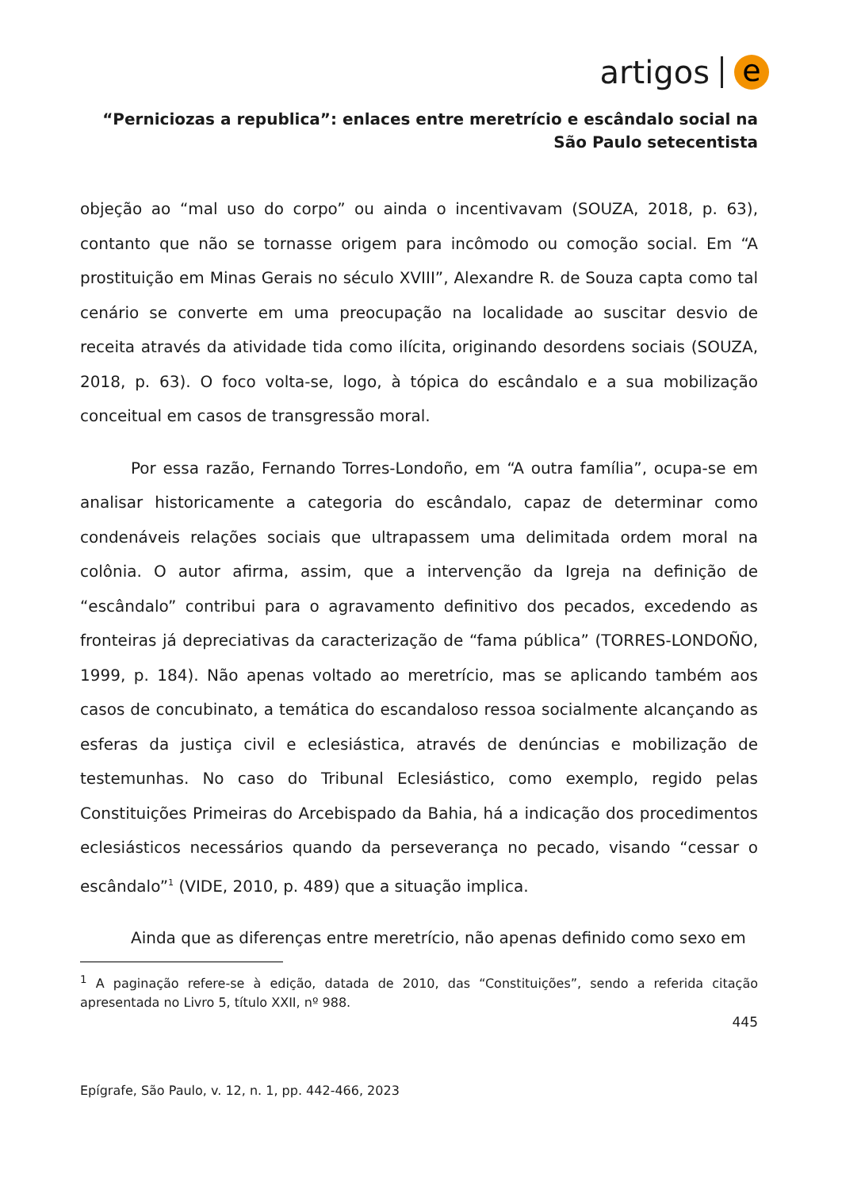artigos e
“Perniciozas a republica”: enlaces entre meretrício e escândalo social na São Paulo setecentista
objeção ao “mal uso do corpo” ou ainda o incentivavam (SOUZA, 2018, p. 63), contanto que não se tornasse origem para incômodo ou comoção social. Em “A prostituição em Minas Gerais no século XVIII”, Alexandre R. de Souza capta como tal cenário se converte em uma preocupação na localidade ao suscitar desvio de receita através da atividade tida como ilícita, originando desordens sociais (SOUZA, 2018, p. 63). O foco volta-se, logo, à tópica do escândalo e a sua mobilização conceitual em casos de transgressão moral.
Por essa razão, Fernando Torres-Londoño, em “A outra família”, ocupa-se em analisar historicamente a categoria do escândalo, capaz de determinar como condenáveis relações sociais que ultrapassem uma delimitada ordem moral na colônia. O autor afirma, assim, que a intervenção da Igreja na definição de “escândalo” contribui para o agravamento definitivo dos pecados, excedendo as fronteiras já depreciativas da caracterização de “fama pública” (TORRES-LONDOÑO, 1999, p. 184). Não apenas voltado ao meretrício, mas se aplicando também aos casos de concubinato, a temática do escandaloso ressoa socialmente alcançando as esferas da justiça civil e eclesiástica, através de denúncias e mobilização de testemunhas. No caso do Tribunal Eclesiástico, como exemplo, regido pelas Constituições Primeiras do Arcebispado da Bahia, há a indicação dos procedimentos eclesiásticos necessários quando da perseverança no pecado, visando “cessar o escândalo”<sup>1</sup> (VIDE, 2010, p. 489) que a situação implica.
Ainda que as diferenças entre meretrício, não apenas definido como sexo em
<sup>1</sup> A paginação refere-se à edição, datada de 2010, das “Constituições”, sendo a referida citação apresentada no Livro 5, título XXII, nº 988.
445
Epígrafe, São Paulo, v. 12, n. 1, pp. 442-466, 2023